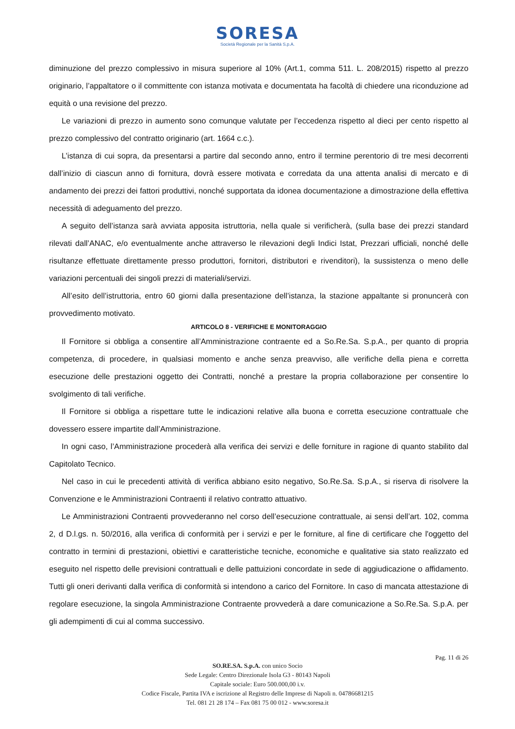SORESA
Società Regionale per la Sanità S.p.A.
diminuzione del prezzo complessivo in misura superiore al 10% (Art.1, comma 511. L. 208/2015) rispetto al prezzo originario, l’appaltatore o il committente con istanza motivata e documentata ha facoltà di chiedere una riconduzione ad equità o una revisione del prezzo.
Le variazioni di prezzo in aumento sono comunque valutate per l’eccedenza rispetto al dieci per cento rispetto al prezzo complessivo del contratto originario (art. 1664 c.c.).
L’istanza di cui sopra, da presentarsi a partire dal secondo anno, entro il termine perentorio di tre mesi decorrenti dall’inizio di ciascun anno di fornitura, dovrà essere motivata e corredata da una attenta analisi di mercato e di andamento dei prezzi dei fattori produttivi, nonché supportata da idonea documentazione a dimostrazione della effettiva necessità di adeguamento del prezzo.
A seguito dell’istanza sarà avviata apposita istruttoria, nella quale si verificherà, (sulla base dei prezzi standard rilevati dall’ANAC, e/o eventualmente anche attraverso le rilevazioni degli Indici Istat, Prezzari ufficiali, nonché delle risultanze effettuate direttamente presso produttori, fornitori, distributori e rivenditori), la sussistenza o meno delle variazioni percentuali dei singoli prezzi di materiali/servizi.
All’esito dell’istruttoria, entro 60 giorni dalla presentazione dell’istanza, la stazione appaltante si pronuncerà con provvedimento motivato.
ARTICOLO 8 - VERIFICHE E MONITORAGGIO
Il Fornitore si obbliga a consentire all’Amministrazione contraente ed a So.Re.Sa. S.p.A., per quanto di propria competenza, di procedere, in qualsiasi momento e anche senza preavviso, alle verifiche della piena e corretta esecuzione delle prestazioni oggetto dei Contratti, nonché a prestare la propria collaborazione per consentire lo svolgimento di tali verifiche.
Il Fornitore si obbliga a rispettare tutte le indicazioni relative alla buona e corretta esecuzione contrattuale che dovessero essere impartite dall’Amministrazione.
In ogni caso, l’Amministrazione procederà alla verifica dei servizi e delle forniture in ragione di quanto stabilito dal Capitolato Tecnico.
Nel caso in cui le precedenti attività di verifica abbiano esito negativo, So.Re.Sa. S.p.A., si riserva di risolvere la Convenzione e le Amministrazioni Contraenti il relativo contratto attuativo.
Le Amministrazioni Contraenti provvederanno nel corso dell’esecuzione contrattuale, ai sensi dell’art. 102, comma 2, d D.l.gs. n. 50/2016, alla verifica di conformità per i servizi e per le forniture, al fine di certificare che l'oggetto del contratto in termini di prestazioni, obiettivi e caratteristiche tecniche, economiche e qualitative sia stato realizzato ed eseguito nel rispetto delle previsioni contrattuali e delle pattuizioni concordate in sede di aggiudicazione o affidamento. Tutti gli oneri derivanti dalla verifica di conformità si intendono a carico del Fornitore. In caso di mancata attestazione di regolare esecuzione, la singola Amministrazione Contraente provvederà a dare comunicazione a So.Re.Sa. S.p.A. per gli adempimenti di cui al comma successivo.
Pag. 11 di 26
SO.RE.SA. S.p.A. con unico Socio
Sede Legale: Centro Direzionale Isola G3 - 80143 Napoli
Capitale sociale: Euro 500.000,00 i.v.
Codice Fiscale, Partita IVA e iscrizione al Registro delle Imprese di Napoli n. 04786681215
Tel. 081 21 28 174 – Fax 081 75 00 012 - www.soresa.it